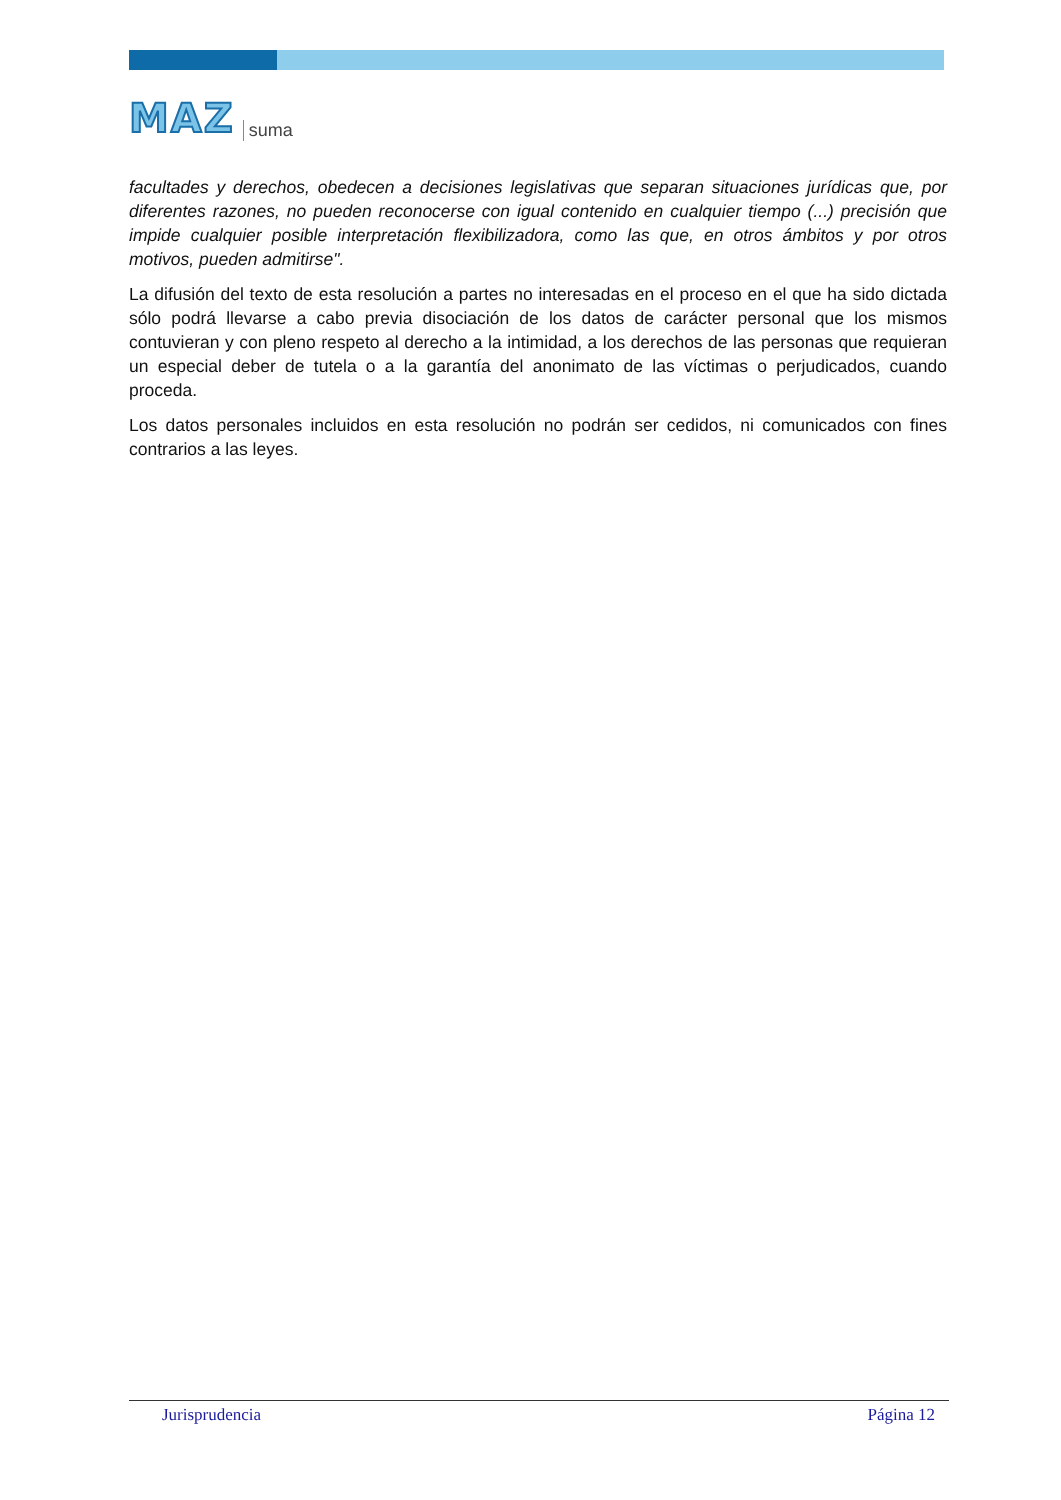MAZ suma
facultades y derechos, obedecen a decisiones legislativas que separan situaciones jurídicas que, por diferentes razones, no pueden reconocerse con igual contenido en cualquier tiempo (...) precisión que impide cualquier posible interpretación flexibilizadora, como las que, en otros ámbitos y por otros motivos, pueden admitirse".
La difusión del texto de esta resolución a partes no interesadas en el proceso en el que ha sido dictada sólo podrá llevarse a cabo previa disociación de los datos de carácter personal que los mismos contuvieran y con pleno respeto al derecho a la intimidad, a los derechos de las personas que requieran un especial deber de tutela o a la garantía del anonimato de las víctimas o perjudicados, cuando proceda.
Los datos personales incluidos en esta resolución no podrán ser cedidos, ni comunicados con fines contrarios a las leyes.
Jurisprudencia Página 12